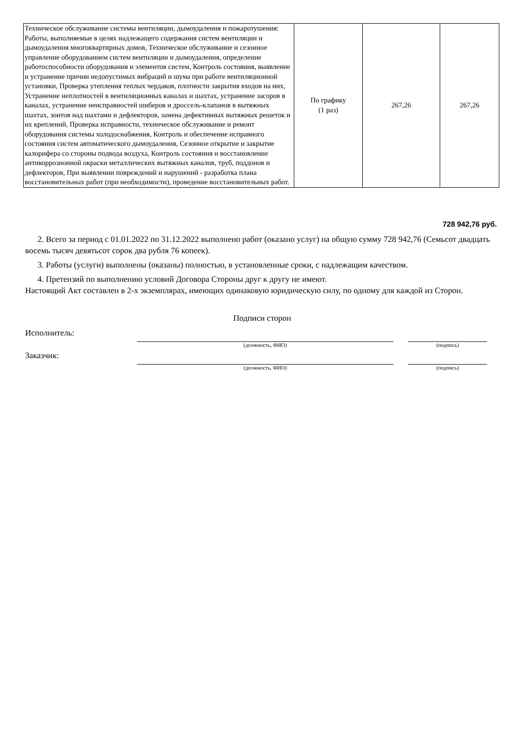| Техническое обслуживание системы вентиляции, дымоудаления и пожаротушения: Работы, выполняемые в целях надлежащего содержания систем вентиляции и дымоудаления многоквартирных домов, Техническое обслуживание и сезонное управление оборудованием систем вентиляции и дымоудаления, определение работоспособности оборудования и элементов систем, Контроль состояния, выявление и устранение причин недопустимых вибраций и шума при работе вентиляционной установки, Проверка утепления теплых чердаков, плотности закрытия входов на них, Устранение неплотностей в вентиляционных каналах и шахтах, устранение засоров в каналах, устранение неисправностей шиберов и дроссель-клапанов в вытяжных шахтах, зонтов над шахтами и дефлекторов, замена дефективных вытяжных решеток и их креплений, Проверка исправности, техническое обслуживание и ремонт оборудования системы холодоснабжения, Контроль и обеспечение исправного состояния систем автоматического дымоудаления, Сезонное открытие и закрытие калорифера со стороны подвода воздуха, Контроль состояния и восстановление антикоррозионной окраски металлических вытяжных каналов, труб, поддонов и дефлекторов, При выявлении повреждений и нарушений - разработка плана восстановительных работ (при необходимости), проведение восстановительных работ. | По графику (1 раз) | 267,26 | 267,26 |
728 942,76 руб.
2. Всего за период с 01.01.2022 по 31.12.2022 выполнено работ (оказано услуг) на общую сумму 728 942,76 (Семьсот двадцать восемь тысяч девятьсот сорок два рубля 76 копеек).
3. Работы (услуги) выполнены (оказаны) полностью, в установленные сроки, с надлежащим качеством.
4. Претензий по выполнению условий Договора Стороны друг к другу не имеют.
Настоящий Акт составлен в 2-х экземплярах, имеющих одинаковую юридическую силу, по одному для каждой из Сторон.
Подписи сторон
Исполнитель:
(должность, ФИО)
(подпись)
Заказчик:
(должность, ФИО)
(подпись)